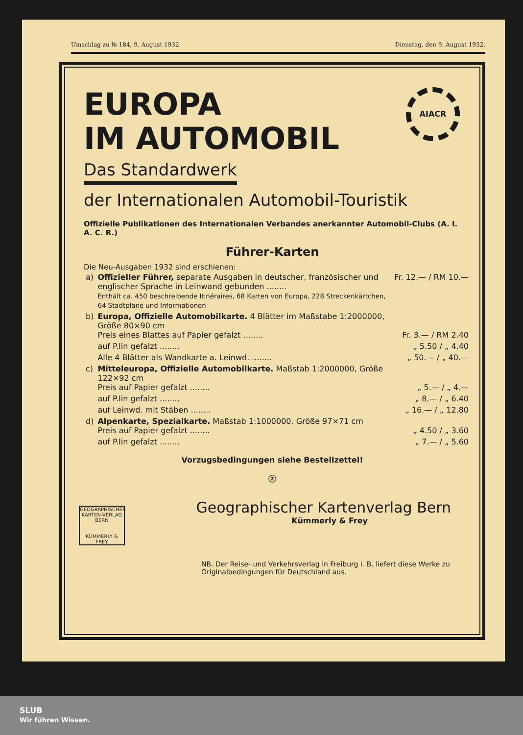Umschlag zu № 184, 9. August 1932. Dienstag, den 9. August 1932.
AIACR
EUROPA
IM AUTOMOBIL
Das Standardwerk
der Internationalen Automobil-Touristik
Offizielle Publikationen des Internationalen Verbandes anerkannter Automobil-Clubs (A. I. A. C. R.)
Führer-Karten
Die Neu-Ausgaben 1932 sind erschienen:
| a) | Offizieller Führer, separate Ausgaben in deutscher, französischer und englischer Sprache in Leinwand gebunden ........ Enthält ca. 450 beschreibende Itinéraires, 68 Karten von Europa, 228 Streckenkärtchen, 64 Stadtpläne und Informationen | Fr. 12.— / RM 10.— |
| b) | Europa, Offizielle Automobilkarte. 4 Blätter im Maßstabe 1:2000000, Größe 80×90 cm Preis eines Blattes auf Papier gefalzt ........ | Fr. 3.— / RM 2.40 |
| | auf P.lin gefalzt ........ | „ 5.50 / „ 4.40 |
| | Alle 4 Blätter als Wandkarte a. Leinwd. ........ | „ 50.— / „ 40.— |
| c) | Mitteleuropa, Offizielle Automobilkarte. Maßstab 1:2000000, Größe 122×92 cm Preis auf Papier gefalzt ........ | „ 5.— / „ 4.— |
| | auf P.lin gefalzt ........ | „ 8.— / „ 6.40 |
| | auf Leinwd. mit Stäben ........ | „ 16.— / „ 12.80 |
| d) | Alpenkarte, Spezialkarte. Maßstab 1:1000000. Größe 97×71 cm Preis auf Papier gefalzt ........ | „ 4.50 / „ 3.60 |
| | auf P.lin gefalzt ........ | „ 7.— / „ 5.60 |
Vorzugsbedingungen siehe Bestellzettel!
ⓩ
Geographischer Kartenverlag Bern
Kümmerly & Frey
GEOGRAPHISCHER KARTEN-VERLAG BERN
KÜMMERLY & FREY
NB. Der Reise- und Verkehrsverlag in Freiburg i. B. liefert diese Werke zu Originalbedingungen für Deutschland aus.
SLUB
Wir führen Wissen.